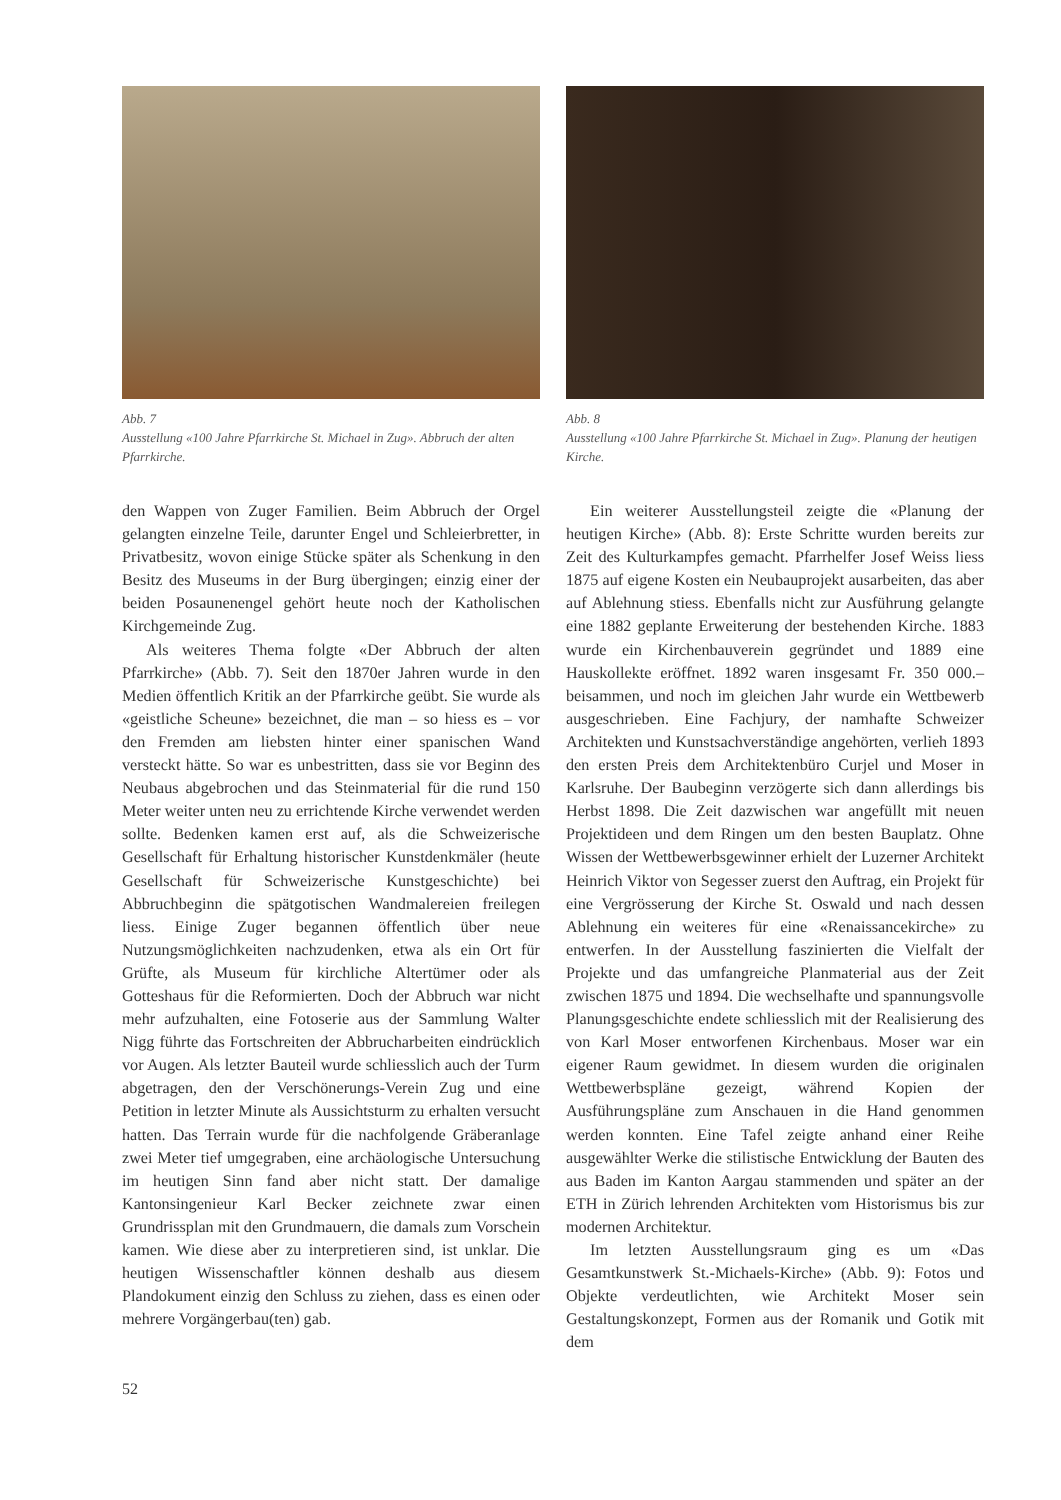Abb. 7
Ausstellung «100 Jahre Pfarrkirche St. Michael in Zug». Abbruch der alten Pfarrkirche.
Abb. 8
Ausstellung «100 Jahre Pfarrkirche St. Michael in Zug». Planung der heutigen Kirche.
den Wappen von Zuger Familien. Beim Abbruch der Orgel gelangten einzelne Teile, darunter Engel und Schleierbretter, in Privatbesitz, wovon einige Stücke später als Schenkung in den Besitz des Museums in der Burg übergingen; einzig einer der beiden Posaunenengel gehört heute noch der Katholischen Kirchgemeinde Zug.
Als weiteres Thema folgte «Der Abbruch der alten Pfarrkirche» (Abb. 7). Seit den 1870er Jahren wurde in den Medien öffentlich Kritik an der Pfarrkirche geübt. Sie wurde als «geistliche Scheune» bezeichnet, die man – so hiess es – vor den Fremden am liebsten hinter einer spanischen Wand versteckt hätte. So war es unbestritten, dass sie vor Beginn des Neubaus abgebrochen und das Steinmaterial für die rund 150 Meter weiter unten neu zu errichtende Kirche verwendet werden sollte. Bedenken kamen erst auf, als die Schweizerische Gesellschaft für Erhaltung historischer Kunstdenkmäler (heute Gesellschaft für Schweizerische Kunstgeschichte) bei Abbruchbeginn die spätgotischen Wandmalereien freilegen liess. Einige Zuger begannen öffentlich über neue Nutzungsmöglichkeiten nachzudenken, etwa als ein Ort für Grüfte, als Museum für kirchliche Altertümer oder als Gotteshaus für die Reformierten. Doch der Abbruch war nicht mehr aufzuhalten, eine Fotoserie aus der Sammlung Walter Nigg führte das Fortschreiten der Abbrucharbeiten eindrücklich vor Augen. Als letzter Bauteil wurde schliesslich auch der Turm abgetragen, den der Verschönerungs-Verein Zug und eine Petition in letzter Minute als Aussichtsturm zu erhalten versucht hatten. Das Terrain wurde für die nachfolgende Gräberanlage zwei Meter tief umgegraben, eine archäologische Untersuchung im heutigen Sinn fand aber nicht statt. Der damalige Kantonsingenieur Karl Becker zeichnete zwar einen Grundrissplan mit den Grundmauern, die damals zum Vorschein kamen. Wie diese aber zu interpretieren sind, ist unklar. Die heutigen Wissenschaftler können deshalb aus diesem Plandokument einzig den Schluss zu ziehen, dass es einen oder mehrere Vorgängerbau(ten) gab.
Ein weiterer Ausstellungsteil zeigte die «Planung der heutigen Kirche» (Abb. 8): Erste Schritte wurden bereits zur Zeit des Kulturkampfes gemacht. Pfarrhelfer Josef Weiss liess 1875 auf eigene Kosten ein Neubauprojekt ausarbeiten, das aber auf Ablehnung stiess. Ebenfalls nicht zur Ausführung gelangte eine 1882 geplante Erweiterung der bestehenden Kirche. 1883 wurde ein Kirchenbauverein gegründet und 1889 eine Hauskollekte eröffnet. 1892 waren insgesamt Fr. 350 000.– beisammen, und noch im gleichen Jahr wurde ein Wettbewerb ausgeschrieben. Eine Fachjury, der namhafte Schweizer Architekten und Kunstsachverständige angehörten, verlieh 1893 den ersten Preis dem Architektenbüro Curjel und Moser in Karlsruhe. Der Baubeginn verzögerte sich dann allerdings bis Herbst 1898. Die Zeit dazwischen war angefüllt mit neuen Projektideen und dem Ringen um den besten Bauplatz. Ohne Wissen der Wettbewerbsgewinner erhielt der Luzerner Architekt Heinrich Viktor von Segesser zuerst den Auftrag, ein Projekt für eine Vergrösserung der Kirche St. Oswald und nach dessen Ablehnung ein weiteres für eine «Renaissancekirche» zu entwerfen. In der Ausstellung faszinierten die Vielfalt der Projekte und das umfangreiche Planmaterial aus der Zeit zwischen 1875 und 1894. Die wechselhafte und spannungsvolle Planungsgeschichte endete schliesslich mit der Realisierung des von Karl Moser entworfenen Kirchenbaus. Moser war ein eigener Raum gewidmet. In diesem wurden die originalen Wettbewerbspläne gezeigt, während Kopien der Ausführungspläne zum Anschauen in die Hand genommen werden konnten. Eine Tafel zeigte anhand einer Reihe ausgewählter Werke die stilistische Entwicklung der Bauten des aus Baden im Kanton Aargau stammenden und später an der ETH in Zürich lehrenden Architekten vom Historismus bis zur modernen Architektur.
Im letzten Ausstellungsraum ging es um «Das Gesamtkunstwerk St.-Michaels-Kirche» (Abb. 9): Fotos und Objekte verdeutlichten, wie Architekt Moser sein Gestaltungskonzept, Formen aus der Romanik und Gotik mit dem
52